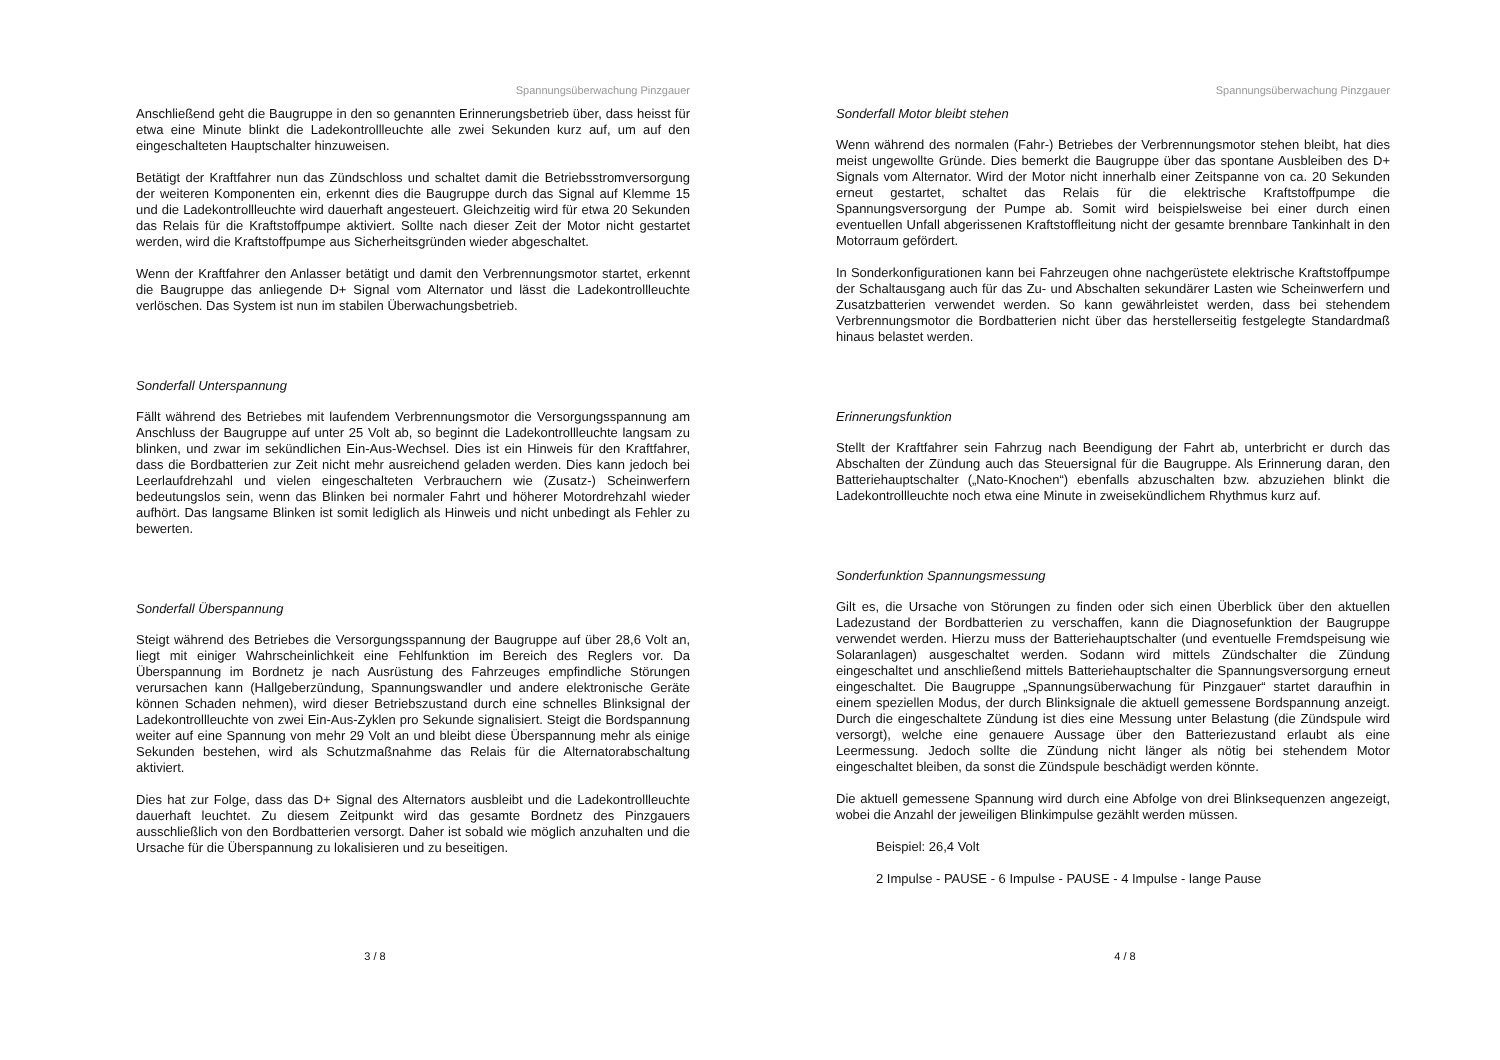Spannungsüberwachung Pinzgauer
Anschließend geht die Baugruppe in den so genannten Erinnerungsbetrieb über, dass heisst für etwa eine Minute blinkt die Ladekontrollleuchte alle zwei Sekunden kurz auf, um auf den eingeschalteten Hauptschalter hinzuweisen.
Betätigt der Kraftfahrer nun das Zündschloss und schaltet damit die Betriebsstromversorgung der weiteren Komponenten ein, erkennt dies die Baugruppe durch das Signal auf Klemme 15 und die Ladekontrollleuchte wird dauerhaft angesteuert. Gleichzeitig wird für etwa 20 Sekunden das Relais für die Kraftstoffpumpe aktiviert. Sollte nach dieser Zeit der Motor nicht gestartet werden, wird die Kraftstoffpumpe aus Sicherheitsgründen wieder abgeschaltet.
Wenn der Kraftfahrer den Anlasser betätigt und damit den Verbrennungsmotor startet, erkennt die Baugruppe das anliegende D+ Signal vom Alternator und lässt die Ladekontrollleuchte verlöschen. Das System ist nun im stabilen Überwachungsbetrieb.
Sonderfall Unterspannung
Fällt während des Betriebes mit laufendem Verbrennungsmotor die Versorgungsspannung am Anschluss der Baugruppe auf unter 25 Volt ab, so beginnt die Ladekontrollleuchte langsam zu blinken, und zwar im sekündlichen Ein-Aus-Wechsel. Dies ist ein Hinweis für den Kraftfahrer, dass die Bordbatterien zur Zeit nicht mehr ausreichend geladen werden. Dies kann jedoch bei Leerlaufdrehzahl und vielen eingeschalteten Verbrauchern wie (Zusatz-) Scheinwerfern bedeutungslos sein, wenn das Blinken bei normaler Fahrt und höherer Motordrehzahl wieder aufhört. Das langsame Blinken ist somit lediglich als Hinweis und nicht unbedingt als Fehler zu bewerten.
Sonderfall Überspannung
Steigt während des Betriebes die Versorgungsspannung der Baugruppe auf über 28,6 Volt an, liegt mit einiger Wahrscheinlichkeit eine Fehlfunktion im Bereich des Reglers vor. Da Überspannung im Bordnetz je nach Ausrüstung des Fahrzeuges empfindliche Störungen verursachen kann (Hallgeberzündung, Spannungswandler und andere elektronische Geräte können Schaden nehmen), wird dieser Betriebszustand durch eine schnelles Blinksignal der Ladekontrollleuchte von zwei Ein-Aus-Zyklen pro Sekunde signalisiert. Steigt die Bordspannung weiter auf eine Spannung von mehr 29 Volt an und bleibt diese Überspannung mehr als einige Sekunden bestehen, wird als Schutzmaßnahme das Relais für die Alternatorabschaltung aktiviert.
Dies hat zur Folge, dass das D+ Signal des Alternators ausbleibt und die Ladekontrollleuchte dauerhaft leuchtet. Zu diesem Zeitpunkt wird das gesamte Bordnetz des Pinzgauers ausschließlich von den Bordbatterien versorgt. Daher ist sobald wie möglich anzuhalten und die Ursache für die Überspannung zu lokalisieren und zu beseitigen.
3 / 8
Spannungsüberwachung Pinzgauer
Sonderfall Motor bleibt stehen
Wenn während des normalen (Fahr-) Betriebes der Verbrennungsmotor stehen bleibt, hat dies meist ungewollte Gründe. Dies bemerkt die Baugruppe über das spontane Ausbleiben des D+ Signals vom Alternator. Wird der Motor nicht innerhalb einer Zeitspanne von ca. 20 Sekunden erneut gestartet, schaltet das Relais für die elektrische Kraftstoffpumpe die Spannungsversorgung der Pumpe ab. Somit wird beispielsweise bei einer durch einen eventuellen Unfall abgerissenen Kraftstoffleitung nicht der gesamte brennbare Tankinhalt in den Motorraum gefördert.
In Sonderkonfigurationen kann bei Fahrzeugen ohne nachgerüstete elektrische Kraftstoffpumpe der Schaltausgang auch für das Zu- und Abschalten sekundärer Lasten wie Scheinwerfern und Zusatzbatterien verwendet werden. So kann gewährleistet werden, dass bei stehendem Verbrennungsmotor die Bordbatterien nicht über das herstellerseitig festgelegte Standardmaß hinaus belastet werden.
Erinnerungsfunktion
Stellt der Kraftfahrer sein Fahrzug nach Beendigung der Fahrt ab, unterbricht er durch das Abschalten der Zündung auch das Steuersignal für die Baugruppe. Als Erinnerung daran, den Batteriehauptschalter („Nato-Knochen“) ebenfalls abzuschalten bzw. abzuziehen blinkt die Ladekontrollleuchte noch etwa eine Minute in zweisekündlichem Rhythmus kurz auf.
Sonderfunktion Spannungsmessung
Gilt es, die Ursache von Störungen zu finden oder sich einen Überblick über den aktuellen Ladezustand der Bordbatterien zu verschaffen, kann die Diagnosefunktion der Baugruppe verwendet werden. Hierzu muss der Batteriehauptschalter (und eventuelle Fremdspeisung wie Solaranlagen) ausgeschaltet werden. Sodann wird mittels Zündschalter die Zündung eingeschaltet und anschließend mittels Batteriehauptschalter die Spannungsversorgung erneut eingeschaltet. Die Baugruppe „Spannungsüberwachung für Pinzgauer“ startet daraufhin in einem speziellen Modus, der durch Blinksignale die aktuell gemessene Bordspannung anzeigt. Durch die eingeschaltete Zündung ist dies eine Messung unter Belastung (die Zündspule wird versorgt), welche eine genauere Aussage über den Batteriezustand erlaubt als eine Leermessung. Jedoch sollte die Zündung nicht länger als nötig bei stehendem Motor eingeschaltet bleiben, da sonst die Zündspule beschädigt werden könnte.
Die aktuell gemessene Spannung wird durch eine Abfolge von drei Blinksequenzen angezeigt, wobei die Anzahl der jeweiligen Blinkimpulse gezählt werden müssen.
Beispiel: 26,4 Volt
2 Impulse - PAUSE - 6 Impulse - PAUSE - 4 Impulse - lange Pause
4 / 8